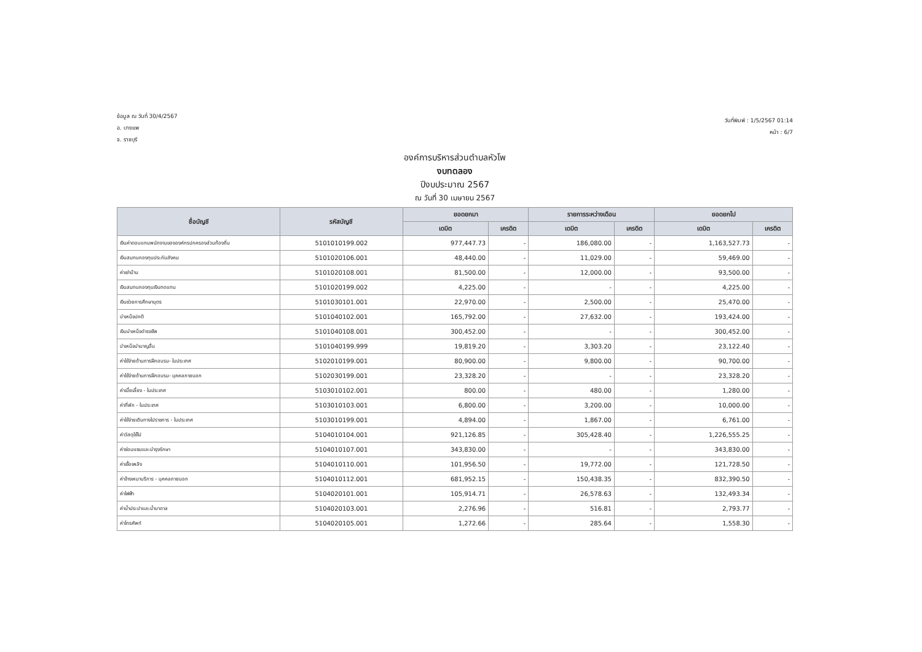ข้อมูล ณ วันที่ 30/4/2567
อ. บางแพ
จ. ราชบุรี
วันที่พิมพ์ : 1/5/2567 01:14
หน้า : 6/7
องค์การบริหารส่วนตำบลหัวโพ
งบทดลอง
ปีงบประมาณ 2567
ณ วันที่ 30 เมษายน 2567
| ชื่อบัญชี | รหัสบัญชี | ยอดยกมา | | รายการระหว่างเดือน | | ยอดยกไป | |
| --- | --- | --- | --- | --- | --- | --- | --- |
| | | เดบิต | เครดิต | เดบิต | เครดิต | เดบิต | เครดิต |
| เงินค่าตอบแทนพนักงานขององค์กรปกครองส่วนท้องถิ่น | 5101010199.002 | 977,447.73 | - | 186,080.00 | - | 1,163,527.73 | - |
| เงินสมทบกองทุนประกันสังคม | 5101020106.001 | 48,440.00 | - | 11,029.00 | - | 59,469.00 | - |
| ค่าเช่าบ้าน | 5101020108.001 | 81,500.00 | - | 12,000.00 | - | 93,500.00 | - |
| เงินสมทบกองทุนเงินทดแทน | 5101020199.002 | 4,225.00 | - | - | - | 4,225.00 | - |
| เงินช่วยการศึกษาบุตร | 5101030101.001 | 22,970.00 | - | 2,500.00 | - | 25,470.00 | - |
| บำเหน็จปกติ | 5101040102.001 | 165,792.00 | - | 27,632.00 | - | 193,424.00 | - |
| เงินบำเหน็จดำรงชีพ | 5101040108.001 | 300,452.00 | - | - | - | 300,452.00 | - |
| บำเหน็จบำนาญอื่น | 5101040199.999 | 19,819.20 | - | 3,303.20 | - | 23,122.40 | - |
| ค่าใช้จ่ายด้านการฝึกอบรม- ในประเทศ | 5102010199.001 | 80,900.00 | - | 9,800.00 | - | 90,700.00 | - |
| ค่าใช้จ่ายด้านการฝึกอบรม- บุคคลภายนอก | 5102030199.001 | 23,328.20 | - | - | - | 23,328.20 | - |
| ค่าเบี้ยเลี้ยง - ในประเทศ | 5103010102.001 | 800.00 | - | 480.00 | - | 1,280.00 | - |
| ค่าที่พัก - ในประเทศ | 5103010103.001 | 6,800.00 | - | 3,200.00 | - | 10,000.00 | - |
| ค่าใช้จ่ายเดินทางไปราชการ - ในประเทศ | 5103010199.001 | 4,894.00 | - | 1,867.00 | - | 6,761.00 | - |
| ค่าวัสดุใช้ไป | 5104010104.001 | 921,126.85 | - | 305,428.40 | - | 1,226,555.25 | - |
| ค่าซ่อมแซมและบำรุงรักษา | 5104010107.001 | 343,830.00 | - | - | - | 343,830.00 | - |
| ค่าเชื้อเพลิง | 5104010110.001 | 101,956.50 | - | 19,772.00 | - | 121,728.50 | - |
| ค่าจ้างเหมาบริการ - บุคคลภายนอก | 5104010112.001 | 681,952.15 | - | 150,438.35 | - | 832,390.50 | - |
| ค่าไฟฟ้า | 5104020101.001 | 105,914.71 | - | 26,578.63 | - | 132,493.34 | - |
| ค่าน้ำประปาและน้ำบาดาล | 5104020103.001 | 2,276.96 | - | 516.81 | - | 2,793.77 | - |
| ค่าโทรศัพท์ | 5104020105.001 | 1,272.66 | - | 285.64 | - | 1,558.30 | - |